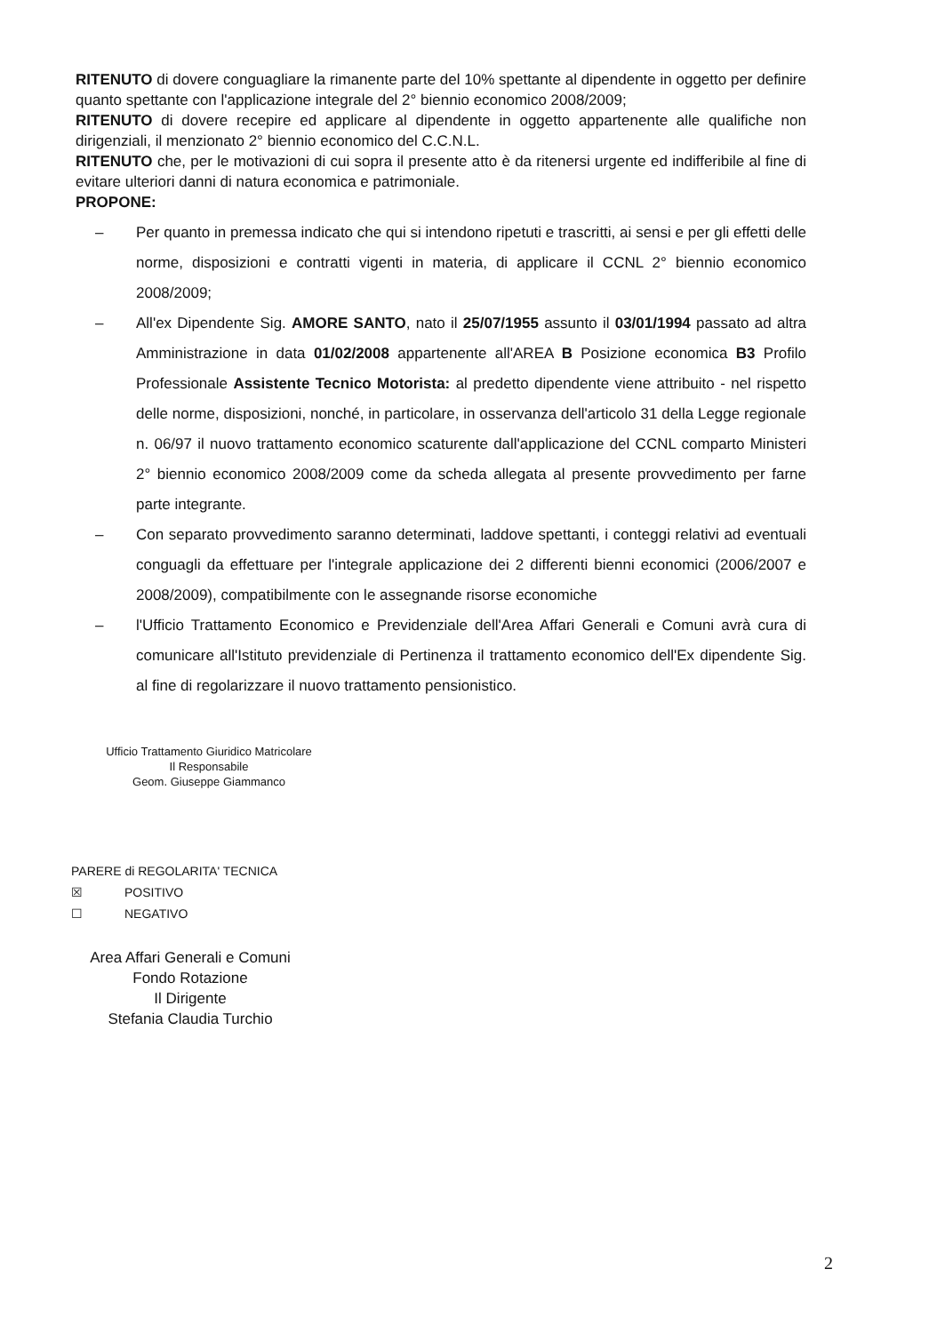RITENUTO di dovere conguagliare la rimanente parte del 10% spettante al dipendente in oggetto per definire quanto spettante con l'applicazione integrale del 2° biennio economico 2008/2009;
RITENUTO di dovere recepire ed applicare al dipendente in oggetto appartenente alle qualifiche non dirigenziali, il menzionato 2° biennio economico del C.C.N.L.
RITENUTO che, per le motivazioni di cui sopra il presente atto è da ritenersi urgente ed indifferibile al fine di evitare ulteriori danni di natura economica e patrimoniale.
PROPONE:
– Per quanto in premessa indicato che qui si intendono ripetuti e trascritti, ai sensi e per gli effetti delle norme, disposizioni e contratti vigenti in materia, di applicare il CCNL 2° biennio economico 2008/2009;
– All'ex Dipendente Sig. AMORE SANTO, nato il 25/07/1955 assunto il 03/01/1994 passato ad altra Amministrazione in data 01/02/2008 appartenente all'AREA B Posizione economica B3 Profilo Professionale Assistente Tecnico Motorista: al predetto dipendente viene attribuito - nel rispetto delle norme, disposizioni, nonché, in particolare, in osservanza dell'articolo 31 della Legge regionale n. 06/97 il nuovo trattamento economico scaturente dall'applicazione del CCNL comparto Ministeri 2° biennio economico 2008/2009 come da scheda allegata al presente provvedimento per farne parte integrante.
– Con separato provvedimento saranno determinati, laddove spettanti, i conteggi relativi ad eventuali conguagli da effettuare per l'integrale applicazione dei 2 differenti bienni economici (2006/2007 e 2008/2009), compatibilmente con le assegnande risorse economiche
– l'Ufficio Trattamento Economico e Previdenziale dell'Area Affari Generali e Comuni avrà cura di comunicare all'Istituto previdenziale di Pertinenza il trattamento economico dell'Ex dipendente Sig. al fine di regolarizzare il nuovo trattamento pensionistico.
Ufficio Trattamento Giuridico Matricolare
Il Responsabile
Geom. Giuseppe Giammanco
PARERE di REGOLARITA' TECNICA
☒ POSITIVO
☐ NEGATIVO
Area Affari Generali e Comuni
Fondo Rotazione
Il Dirigente
Stefania Claudia Turchio
2